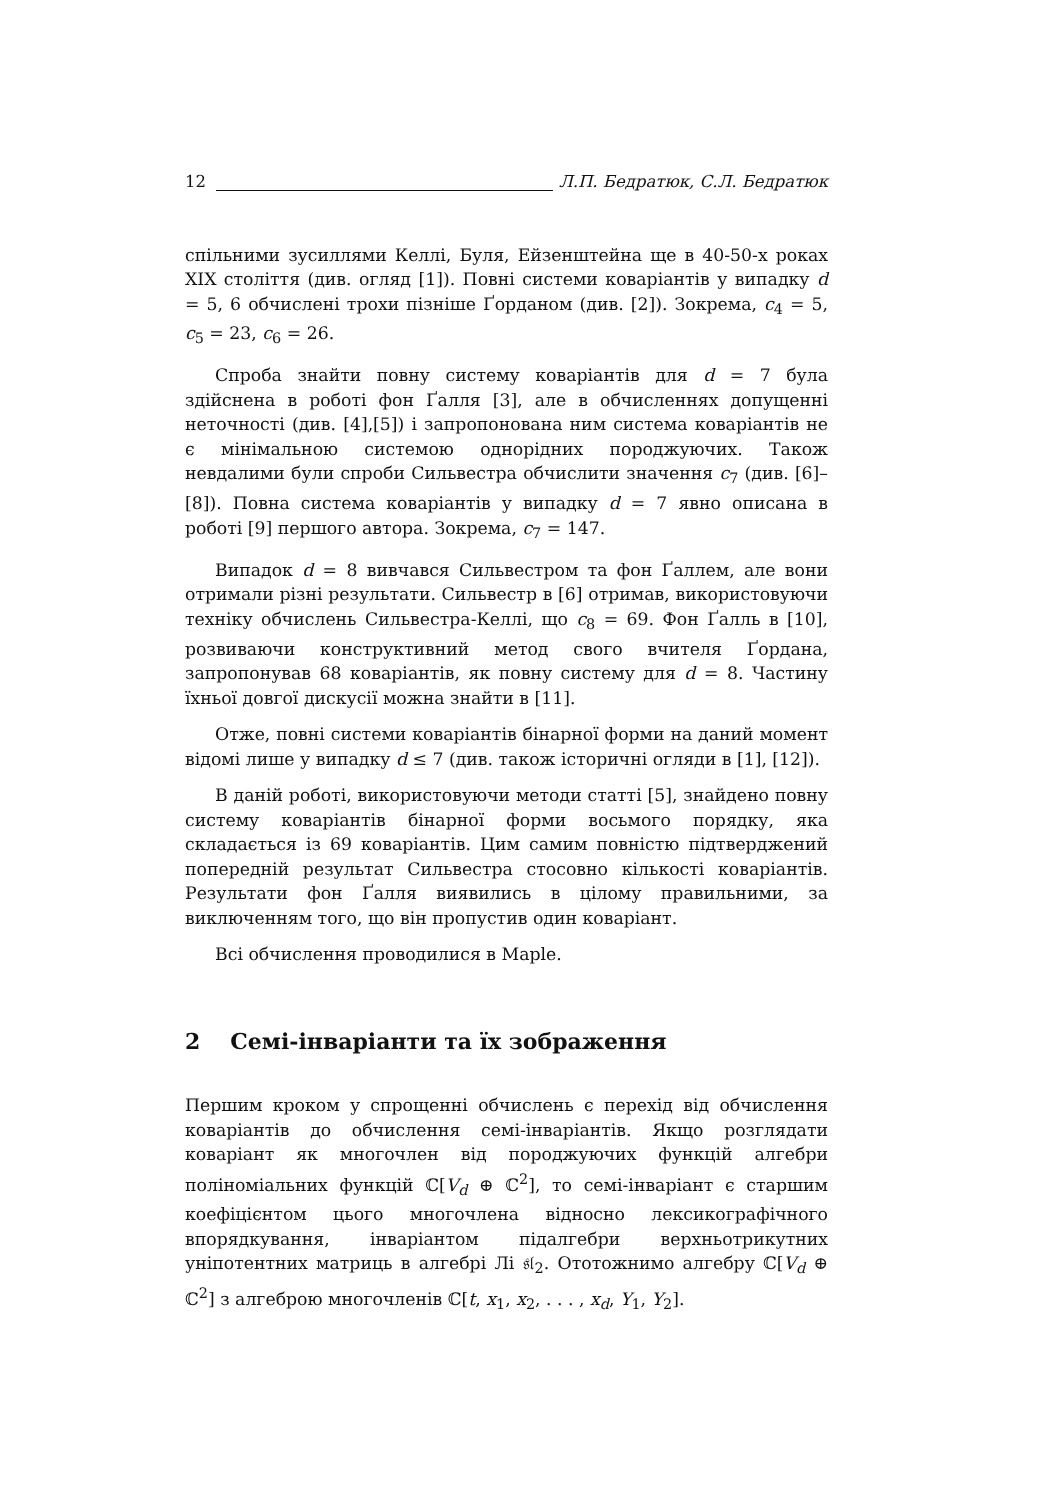12 Л.П. Бедратюк, С.Л. Бедратюк
спільними зусиллями Келлі, Буля, Ейзенштейна ще в 40-50-х роках XIX століття (див. огляд [1]). Повні системи коваріантів у випадку d = 5, 6 обчислені трохи пізніше Ґорданом (див. [2]). Зокрема, c<sub>4</sub> = 5, c<sub>5</sub> = 23, c<sub>6</sub> = 26.
Спроба знайти повну систему коваріантів для d = 7 була здійснена в роботі фон Ґалля [3], але в обчисленнях допущенні неточності (див. [4],[5]) і запропонована ним система коваріантів не є мінімальною системою однорідних породжуючих. Також невдалими були спроби Сильвестра обчислити значення c<sub>7</sub> (див. [6]–[8]). Повна система коваріантів у випадку d = 7 явно описана в роботі [9] першого автора. Зокрема, c<sub>7</sub> = 147.
Випадок d = 8 вивчався Сильвестром та фон Ґаллем, але вони отримали різні результати. Сильвестр в [6] отримав, використовуючи техніку обчислень Сильвестра-Келлі, що c<sub>8</sub> = 69. Фон Ґалль в [10], розвиваючи конструктивний метод свого вчителя Ґордана, запропонував 68 коваріантів, як повну систему для d = 8. Частину їхньої довгої дискусії можна знайти в [11].
Отже, повні системи коваріантів бінарної форми на даний момент відомі лише у випадку d ≤ 7 (див. також історичні огляди в [1], [12]).
В даній роботі, використовуючи методи статті [5], знайдено повну систему коваріантів бінарної форми восьмого порядку, яка складається із 69 коваріантів. Цим самим повністю підтверджений попередній результат Сильвестра стосовно кількості коваріантів. Результати фон Ґалля виявились в цілому правильними, за виключенням того, що він пропустив один коваріант.
Всі обчислення проводилися в Maple.
2 Семі-інваріанти та їх зображення
Першим кроком у спрощенні обчислень є перехід від обчислення коваріантів до обчислення семі-інваріантів. Якщо розглядати коваріант як многочлен від породжуючих функцій алгебри поліноміальних функцій ℂ[V<sub>d</sub> ⊕ ℂ<sup>2</sup>], то семі-інваріант є старшим коефіцієнтом цього многочлена відносно лексикографічного впорядкування, інваріантом підалгебри верхньотрикутних уніпотентних матриць в алгебрі Лі 𝔰𝔩<sub>2</sub>. Ототожнимо алгебру ℂ[V<sub>d</sub> ⊕ ℂ<sup>2</sup>] з алгеброю многочленів ℂ[t, x<sub>1</sub>, x<sub>2</sub>, . . . , x<sub>d</sub>, Y<sub>1</sub>, Y<sub>2</sub>].